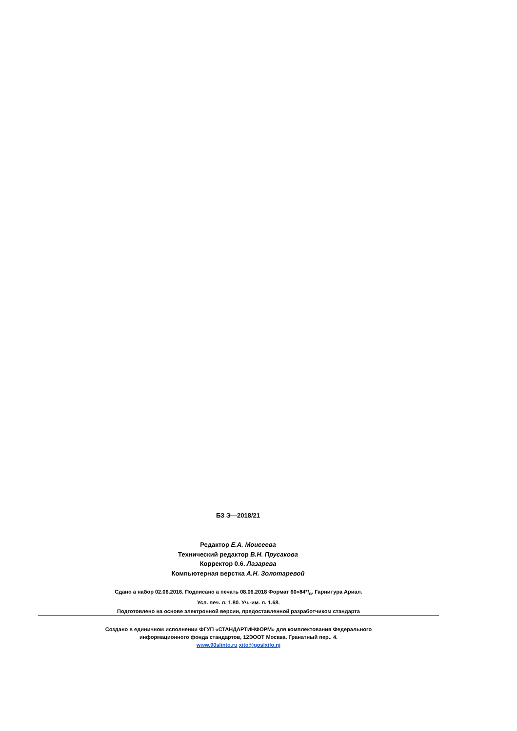БЗ Э—2018/21
Редактор Е.А. Моисеева
Технический редактор В.Н. Прусакова
Корректор 0.6. Лазарева
Компьютерная верстка А.Н. Золотаревой
Сдано а набор 02.06.2016. Подписано а печать 08.06.2018 Формат 60«84*/<sub>в</sub>. Гарнитура Ариал.
Усл. печ. л. 1.80. Уч.-им. л. 1.68.
Подготовлено на основе электронной версии, предоставленной разработчиком стандарта
Создано в единичном исполнении ФГУП «СТАНДАРТИНФОРМ» для комплектования Федерального
информационного фонда стандартов, 12ЭООТ Москва. Гранатный пер.. 4.
www.90slinto.ru xito@goslxifo.nj